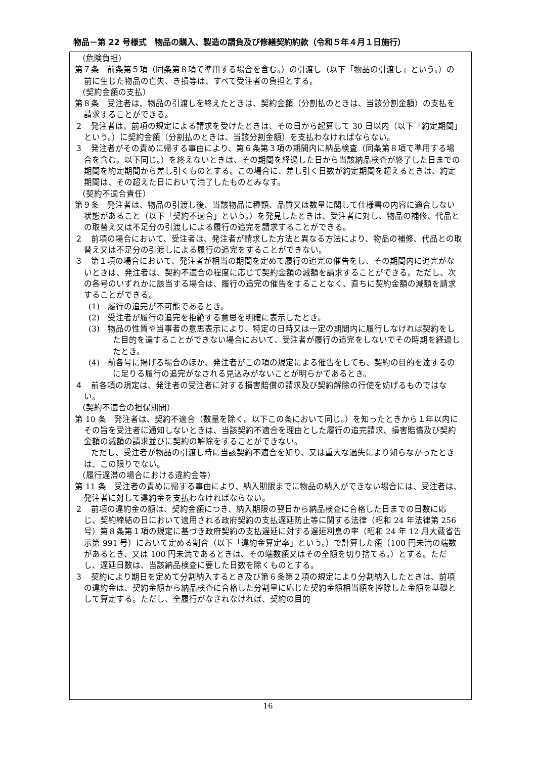物品－第 22 号様式　物品の購入、製造の請負及び修繕契約約款（令和５年４月１日施行）
（危険負担）
第７条　前条第５項（同条第８項で準用する場合を含む。）の引渡し（以下「物品の引渡し」という。）の前に生じた物品の亡失、き損等は、すべて受注者の負担とする。
（契約金額の支払）
第８条　受注者は、物品の引渡しを終えたときは、契約金額（分割払のときは、当該分割金額）の支払を請求することができる。
２　発注者は、前項の規定による請求を受けたときは、その日から起算して 30 日以内（以下「約定期間」という。）に契約金額（分割払のときは、当該分割金額）を支払わなければならない。
３　発注者がその責めに帰する事由により、第６条第３項の期間内に納品検査（同条第８項で準用する場合を含む。以下同じ。）を終えないときは、その期間を経過した日から当該納品検査が終了した日までの期間を約定期間から差し引くものとする。この場合に、差し引く日数が約定期間を超えるときは、約定期間は、その超えた日において満了したものとみなす。
（契約不適合責任）
第９条　発注者は、物品の引渡し後、当該物品に種類、品質又は数量に関して仕様書の内容に適合しない状態があること（以下「契約不適合」という。）を発見したときは、受注者に対し、物品の補修、代品との取替え又は不足分の引渡しによる履行の追完を請求することができる。
２　前項の場合において、受注者は、発注者が請求した方法と異なる方法により、物品の補修、代品との取替え又は不足分の引渡しによる履行の追完をすることができない。
３　第１項の場合において、発注者が相当の期間を定めて履行の追完の催告をし、その期間内に追完がないときは、発注者は、契約不適合の程度に応じて契約金額の減額を請求することができる。ただし、次の各号のいずれかに該当する場合は、履行の追完の催告をすることなく、直ちに契約金額の減額を請求することができる。
(1)　履行の追完が不可能であるとき。
(2)　受注者が履行の追完を拒絶する意思を明確に表示したとき。
(3)　物品の性質や当事者の意思表示により、特定の日時又は一定の期間内に履行しなければ契約をした目的を達することができない場合において、受注者が履行の追完をしないでその時期を経過したとき。
(4)　前各号に掲げる場合のほか、発注者がこの項の規定による催告をしても、契約の目的を達するのに足りる履行の追完がなされる見込みがないことが明らかであるとき。
４　前各項の規定は、発注者の受注者に対する損害賠償の請求及び契約解除の行使を妨げるものではない。
（契約不適合の担保期間）
第 10 条　発注者は、契約不適合（数量を除く。以下この条において同じ。）を知ったときから１年以内にその旨を受注者に通知しないときは、当該契約不適合を理由とした履行の追完請求、損害賠償及び契約金額の減額の請求並びに契約の解除をすることができない。
　　ただし、受注者が物品の引渡し時に当該契約不適合を知り、又は重大な過失により知らなかったときは、この限りでない。
（履行遅滞の場合における違約金等）
第 11 条　受注者の責めに帰する事由により、納入期限までに物品の納入ができない場合には、受注者は、発注者に対して違約金を支払わなければならない。
２　前項の違約金の額は、契約金額につき、納入期限の翌日から納品検査に合格した日までの日数に応じ、契約締結の日において適用される政府契約の支払遅延防止等に関する法律（昭和 24 年法律第 256 号）第８条第１項の規定に基づき政府契約の支払遅延に対する遅延利息の率（昭和 24 年 12 月大蔵省告示第 991 号）において定める割合（以下「違約金算定率」という。）で計算した額（100 円未満の端数があるとき、又は 100 円未満であるときは、その端数額又はその全額を切り捨てる。）とする。ただし、遅延日数は、当該納品検査に要した日数を除くものとする。
３　契約により期日を定めて分割納入するとき及び第６条第２項の規定により分割納入したときは、前項の違約金は、契約金額から納品検査に合格した分割量に応じた契約金額相当額を控除した金額を基礎として算定する。ただし、全履行がなされなければ、契約の目的
16